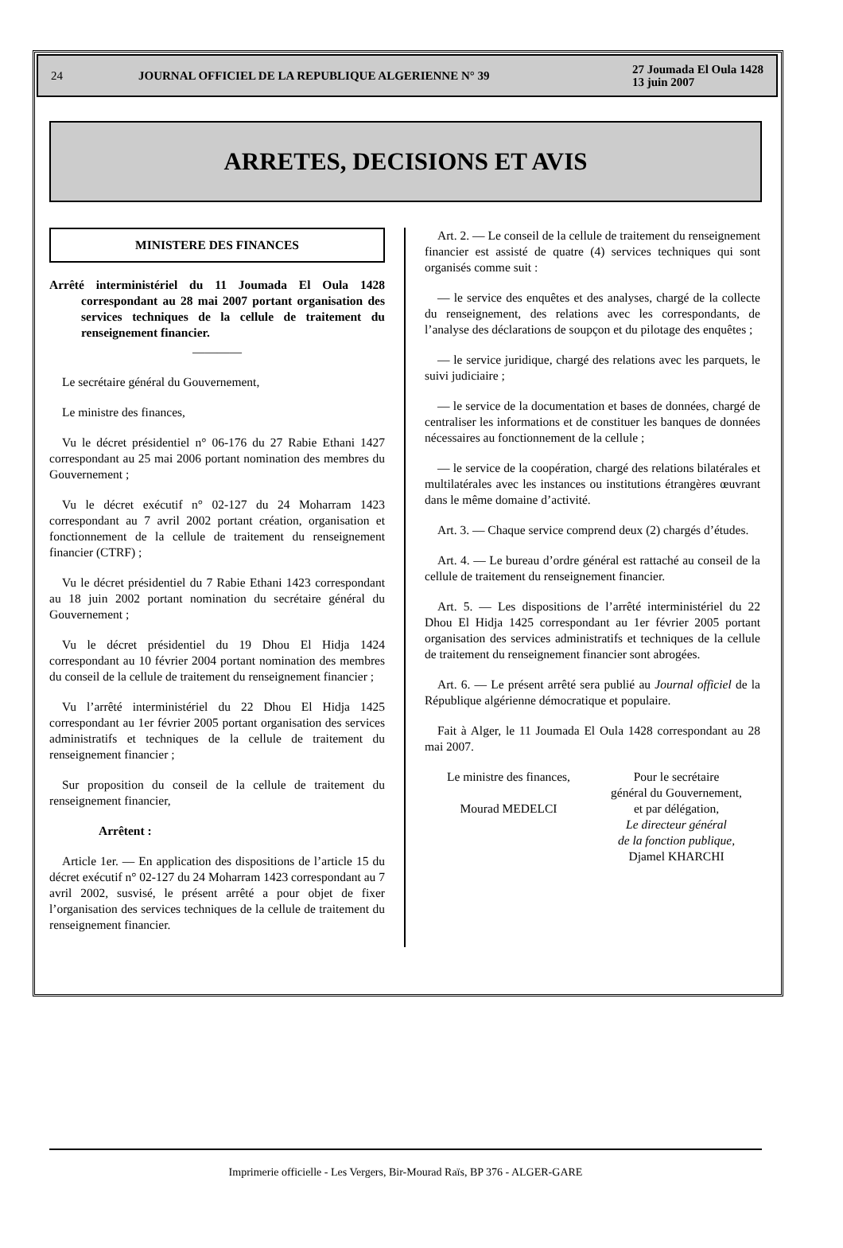24 JOURNAL OFFICIEL DE LA REPUBLIQUE ALGERIENNE N° 39 27 Joumada El Oula 1428
13 juin 2007
ARRETES, DECISIONS ET AVIS
MINISTERE DES FINANCES
Arrêté interministériel du 11 Joumada El Oula 1428 correspondant au 28 mai 2007 portant organisation des services techniques de la cellule de traitement du renseignement financier.
————
Le secrétaire général du Gouvernement,
Le ministre des finances,
Vu le décret présidentiel n° 06-176 du 27 Rabie Ethani 1427 correspondant au 25 mai 2006 portant nomination des membres du Gouvernement ;
Vu le décret exécutif n° 02-127 du 24 Moharram 1423 correspondant au 7 avril 2002 portant création, organisation et fonctionnement de la cellule de traitement du renseignement financier (CTRF) ;
Vu le décret présidentiel du 7 Rabie Ethani 1423 correspondant au 18 juin 2002 portant nomination du secrétaire général du Gouvernement ;
Vu le décret présidentiel du 19 Dhou El Hidja 1424 correspondant au 10 février 2004 portant nomination des membres du conseil de la cellule de traitement du renseignement financier ;
Vu l’arrêté interministériel du 22 Dhou El Hidja 1425 correspondant au 1er février 2005 portant organisation des services administratifs et techniques de la cellule de traitement du renseignement financier ;
Sur proposition du conseil de la cellule de traitement du renseignement financier,
Arrêtent :
Article 1er. — En application des dispositions de l’article 15 du décret exécutif n° 02-127 du 24 Moharram 1423 correspondant au 7 avril 2002, susvisé, le présent arrêté a pour objet de fixer l’organisation des services techniques de la cellule de traitement du renseignement financier.
Art. 2. — Le conseil de la cellule de traitement du renseignement financier est assisté de quatre (4) services techniques qui sont organisés comme suit :
— le service des enquêtes et des analyses, chargé de la collecte du renseignement, des relations avec les correspondants, de l’analyse des déclarations de soupçon et du pilotage des enquêtes ;
— le service juridique, chargé des relations avec les parquets, le suivi judiciaire ;
— le service de la documentation et bases de données, chargé de centraliser les informations et de constituer les banques de données nécessaires au fonctionnement de la cellule ;
— le service de la coopération, chargé des relations bilatérales et multilatérales avec les instances ou institutions étrangères œuvrant dans le même domaine d’activité.
Art. 3. — Chaque service comprend deux (2) chargés d’études.
Art. 4. — Le bureau d’ordre général est rattaché au conseil de la cellule de traitement du renseignement financier.
Art. 5. — Les dispositions de l’arrêté interministériel du 22 Dhou El Hidja 1425 correspondant au 1er février 2005 portant organisation des services administratifs et techniques de la cellule de traitement du renseignement financier sont abrogées.
Art. 6. — Le présent arrêté sera publié au Journal officiel de la République algérienne démocratique et populaire.
Fait à Alger, le 11 Joumada El Oula 1428 correspondant au 28 mai 2007.
Le ministre des finances,
Mourad MEDELCI
Pour le secrétaire
général du Gouvernement,
et par délégation,
Le directeur général
de la fonction publique,
Djamel KHARCHI
Imprimerie officielle - Les Vergers, Bir-Mourad Raïs, BP 376 - ALGER-GARE